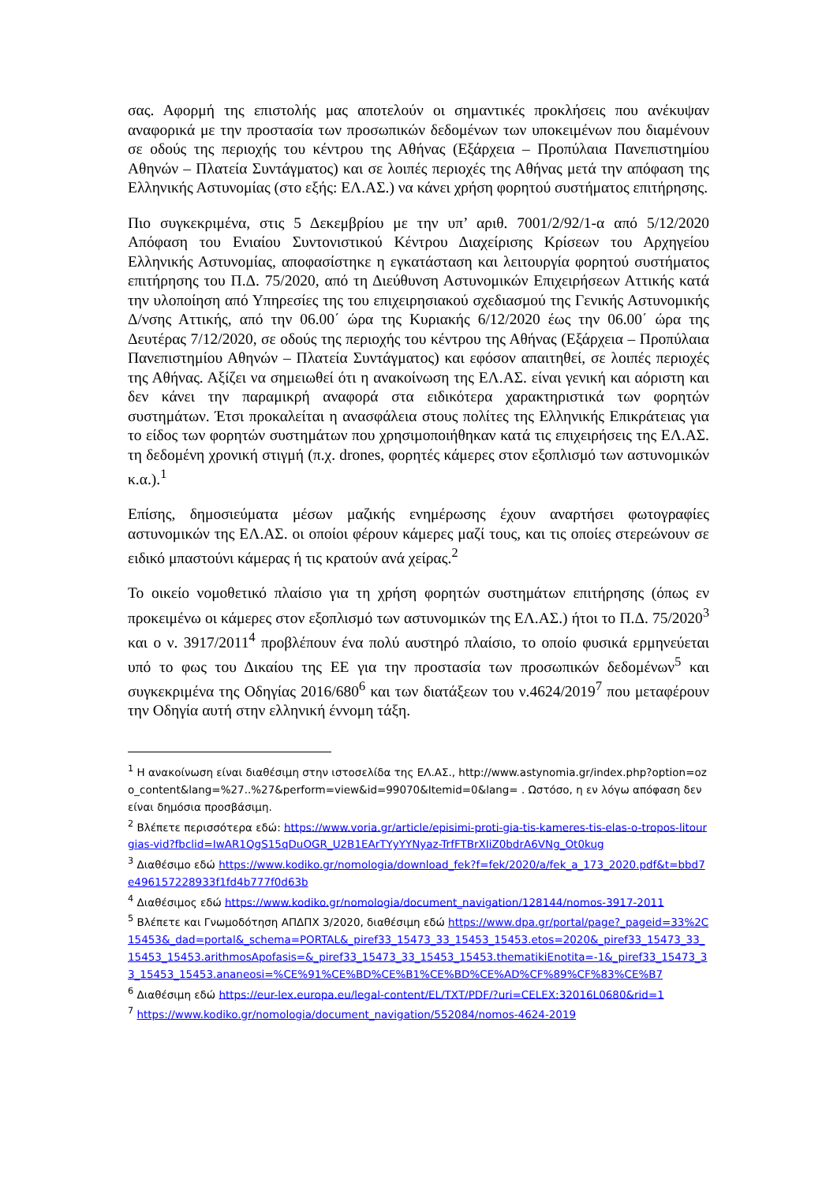σας. Αφορμή της επιστολής μας αποτελούν οι σημαντικές προκλήσεις που ανέκυψαν αναφορικά με την προστασία των προσωπικών δεδομένων των υποκειμένων που διαμένουν σε οδούς της περιοχής του κέντρου της Αθήνας (Εξάρχεια – Προπύλαια Πανεπιστημίου Αθηνών – Πλατεία Συντάγματος) και σε λοιπές περιοχές της Αθήνας μετά την απόφαση της Ελληνικής Αστυνομίας (στο εξής: ΕΛ.ΑΣ.) να κάνει χρήση φορητού συστήματος επιτήρησης.
Πιο συγκεκριμένα, στις 5 Δεκεμβρίου με την υπ’ αριθ. 7001/2/92/1-α από 5/12/2020 Απόφαση του Ενιαίου Συντονιστικού Κέντρου Διαχείρισης Κρίσεων του Αρχηγείου Ελληνικής Αστυνομίας, αποφασίστηκε η εγκατάσταση και λειτουργία φορητού συστήματος επιτήρησης του Π.Δ. 75/2020, από τη Διεύθυνση Αστυνομικών Επιχειρήσεων Αττικής κατά την υλοποίηση από Υπηρεσίες της του επιχειρησιακού σχεδιασμού της Γενικής Αστυνομικής Δ/νσης Αττικής, από την 06.00΄ ώρα της Κυριακής 6/12/2020 έως την 06.00΄ ώρα της Δευτέρας 7/12/2020, σε οδούς της περιοχής του κέντρου της Αθήνας (Εξάρχεια – Προπύλαια Πανεπιστημίου Αθηνών – Πλατεία Συντάγματος) και εφόσον απαιτηθεί, σε λοιπές περιοχές της Αθήνας. Αξίζει να σημειωθεί ότι η ανακοίνωση της ΕΛ.ΑΣ. είναι γενική και αόριστη και δεν κάνει την παραμικρή αναφορά στα ειδικότερα χαρακτηριστικά των φορητών συστημάτων. Έτσι προκαλείται η ανασφάλεια στους πολίτες της Ελληνικής Επικράτειας για το είδος των φορητών συστημάτων που χρησιμοποιήθηκαν κατά τις επιχειρήσεις της ΕΛ.ΑΣ. τη δεδομένη χρονική στιγμή (π.χ. drones, φορητές κάμερες στον εξοπλισμό των αστυνομικών κ.α.).<sup>1</sup>
Επίσης, δημοσιεύματα μέσων μαζικής ενημέρωσης έχουν αναρτήσει φωτογραφίες αστυνομικών της ΕΛ.ΑΣ. οι οποίοι φέρουν κάμερες μαζί τους, και τις οποίες στερεώνουν σε ειδικό μπαστούνι κάμερας ή τις κρατούν ανά χείρας.<sup>2</sup>
Το οικείο νομοθετικό πλαίσιο για τη χρήση φορητών συστημάτων επιτήρησης (όπως εν προκειμένω οι κάμερες στον εξοπλισμό των αστυνομικών της ΕΛ.ΑΣ.) ήτοι το Π.Δ. 75/2020<sup>3</sup> και ο ν. 3917/2011<sup>4</sup> προβλέπουν ένα πολύ αυστηρό πλαίσιο, το οποίο φυσικά ερμηνεύεται υπό το φως του Δικαίου της ΕΕ για την προστασία των προσωπικών δεδομένων<sup>5</sup> και συγκεκριμένα της Οδηγίας 2016/680<sup>6</sup> και των διατάξεων του ν.4624/2019<sup>7</sup> που μεταφέρουν την Οδηγία αυτή στην ελληνική έννομη τάξη.
<sup>1</sup> Η ανακοίνωση είναι διαθέσιμη στην ιστοσελίδα της ΕΛ.ΑΣ., http://www.astynomia.gr/index.php?option=ozo_content&lang=%27..%27&perform=view&id=99070&Itemid=0&lang= . Ωστόσο, η εν λόγω απόφαση δεν είναι δημόσια προσβάσιμη.
<sup>2</sup> Βλέπετε περισσότερα εδώ: https://www.voria.gr/article/episimi-proti-gia-tis-kameres-tis-elas-o-tropos-litourgias-vid?fbclid=IwAR1QgS15qDuOGR_U2B1EArTYyYYNyaz-TrfFTBrXIiZ0bdrA6VNg_Ot0kug
<sup>3</sup> Διαθέσιμο εδώ https://www.kodiko.gr/nomologia/download_fek?f=fek/2020/a/fek_a_173_2020.pdf&t=bbd7e496157228933f1fd4b777f0d63b
<sup>4</sup> Διαθέσιμος εδώ https://www.kodiko.gr/nomologia/document_navigation/128144/nomos-3917-2011
<sup>5</sup> Βλέπετε και Γνωμοδότηση ΑΠΔΠΧ 3/2020, διαθέσιμη εδώ https://www.dpa.gr/portal/page?_pageid=33%2C15453&_dad=portal&_schema=PORTAL&_piref33_15473_33_15453_15453.etos=2020&_piref33_15473_33_15453_15453.arithmosApofasis=&_piref33_15473_33_15453_15453.thematikiEnotita=-1&_piref33_15473_33_15453_15453.ananeosi=%CE%91%CE%BD%CE%B1%CE%BD%CE%AD%CF%89%CF%83%CE%B7
<sup>6</sup> Διαθέσιμη εδώ https://eur-lex.europa.eu/legal-content/EL/TXT/PDF/?uri=CELEX:32016L0680&rid=1
<sup>7</sup> https://www.kodiko.gr/nomologia/document_navigation/552084/nomos-4624-2019